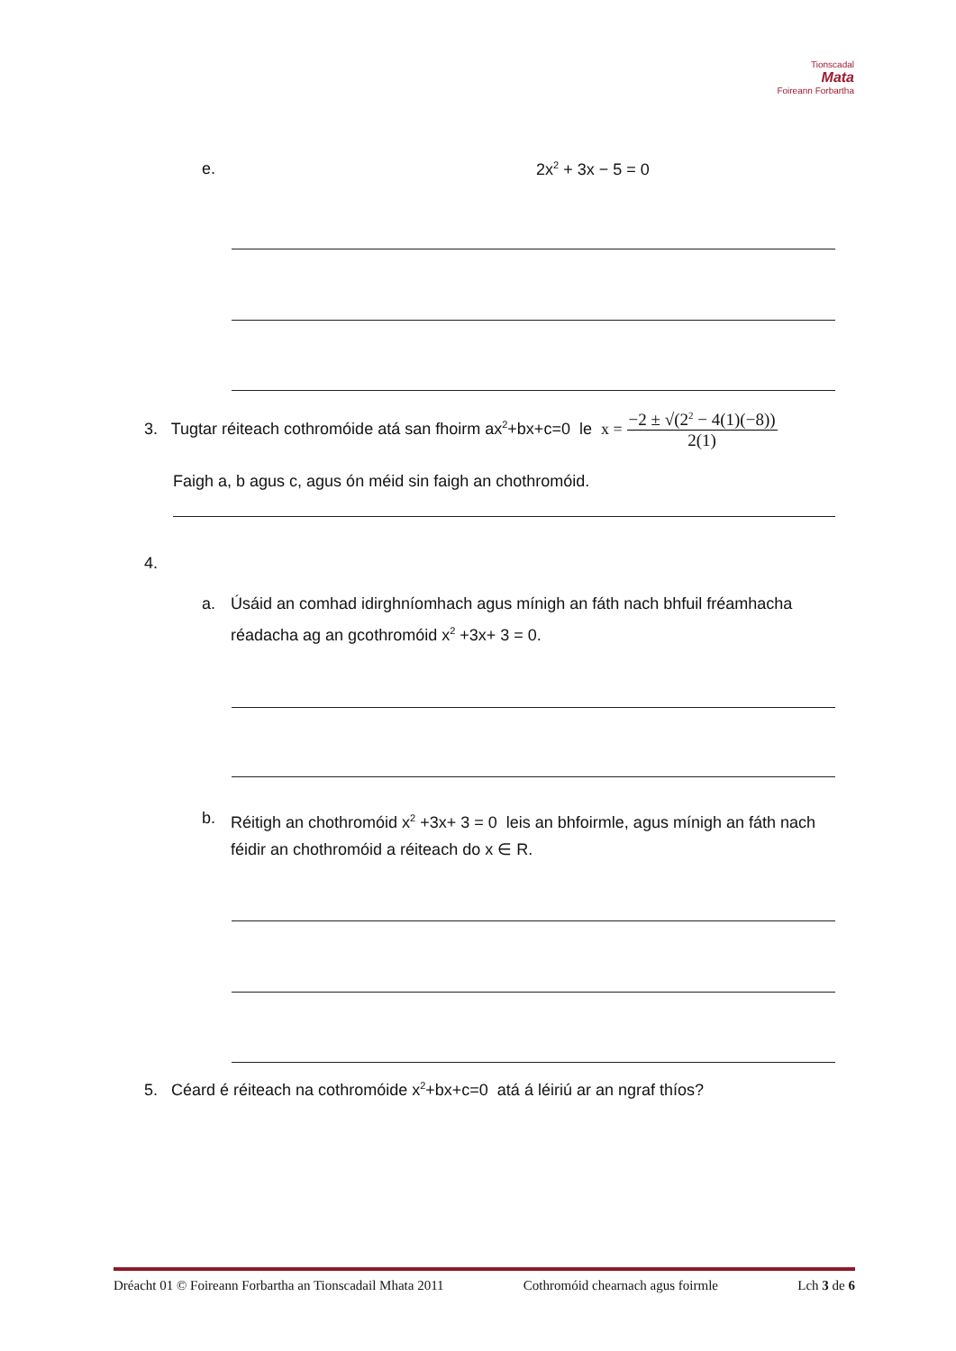Tionscadal
Mata
Foireann Forbartha
e. 2x<sup>2</sup> + 3x − 5 = 0
3. Tugtar réiteach cothromóide atá san fhoirm ax<sup>2</sup>+bx+c=0 le x = −2 ± √(2<sup>2</sup> − 4(1)(−8)) 2(1)
Faigh a, b agus c, agus ón méid sin faigh an chothromóid.
4.
a.
Úsáid an comhad idirghníomhach agus mínigh an fáth nach bhfuil fréamhacha réadacha ag an gcothromóid x<sup>2</sup> +3x+ 3 = 0.
b.
Réitigh an chothromóid x<sup>2</sup> +3x+ 3 = 0 leis an bhfoirmle, agus mínigh an fáth nach féidir an chothromóid a réiteach do x ∈ R.
5. Céard é réiteach na cothromóide x<sup>2</sup>+bx+c=0 atá á léiriú ar an ngraf thíos?
Dréacht 01 © Foireann Forbartha an Tionscadail Mhata 2011 Cothromóid chearnach agus foirmle Lch 3 de 6